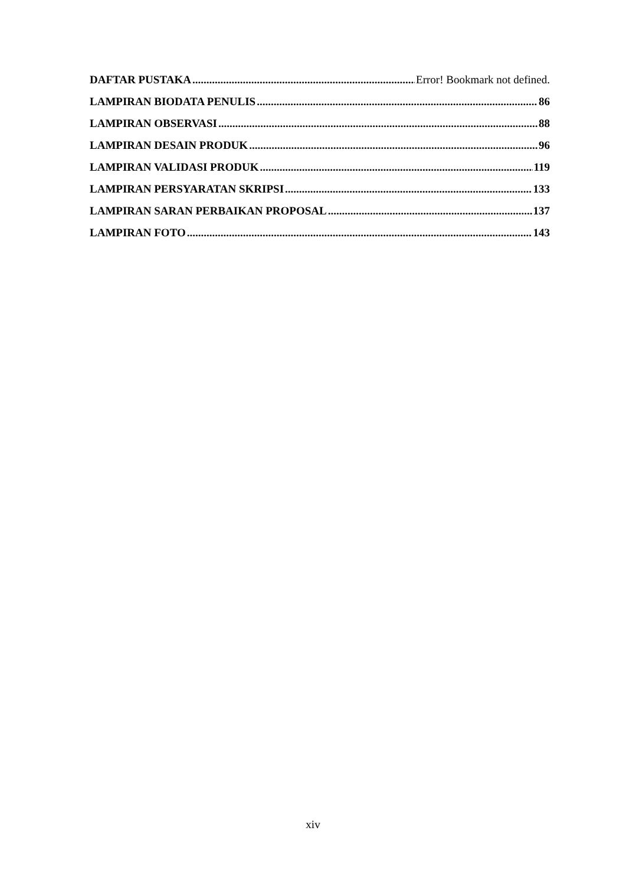DAFTAR PUSTAKA Error! Bookmark not defined.
LAMPIRAN BIODATA PENULIS 86
LAMPIRAN OBSERVASI 88
LAMPIRAN DESAIN PRODUK 96
LAMPIRAN VALIDASI PRODUK 119
LAMPIRAN PERSYARATAN SKRIPSI 133
LAMPIRAN SARAN PERBAIKAN PROPOSAL 137
LAMPIRAN FOTO 143
xiv